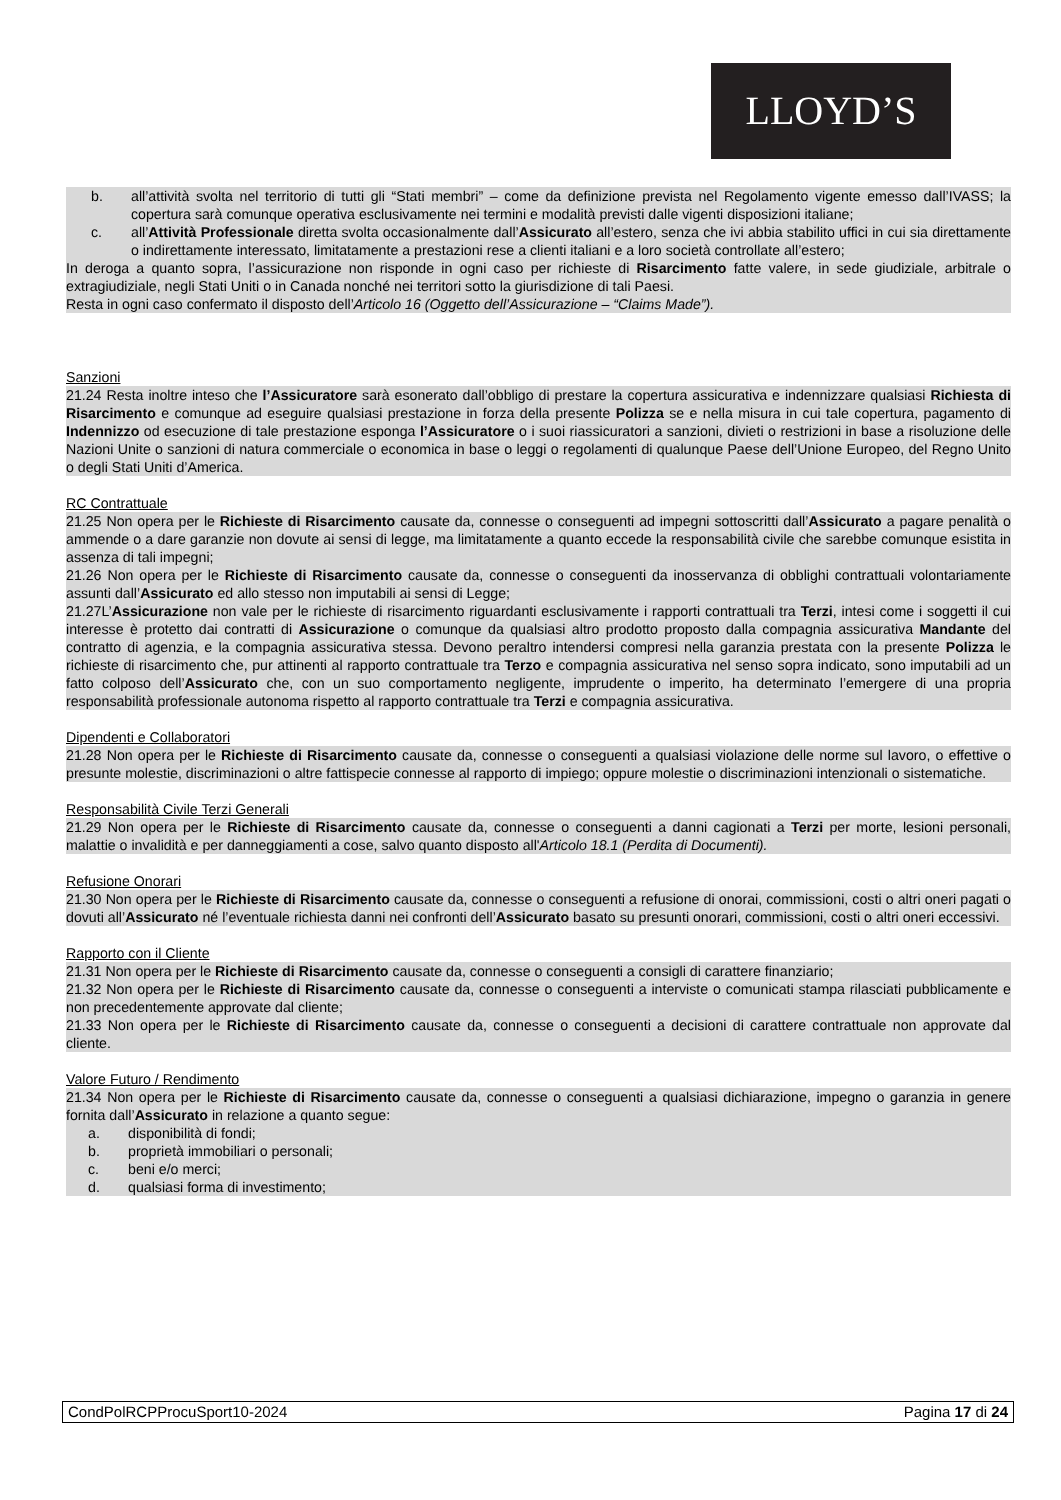LLOYD’S
b. all’attività svolta nel territorio di tutti gli “Stati membri” – come da definizione prevista nel Regolamento vigente emesso dall’IVASS; la copertura sarà comunque operativa esclusivamente nei termini e modalità previsti dalle vigenti disposizioni italiane;
c. all’Attività Professionale diretta svolta occasionalmente dall’Assicurato all’estero, senza che ivi abbia stabilito uffici in cui sia direttamente o indirettamente interessato, limitatamente a prestazioni rese a clienti italiani e a loro società controllate all’estero;
In deroga a quanto sopra, l’assicurazione non risponde in ogni caso per richieste di Risarcimento fatte valere, in sede giudiziale, arbitrale o extragiudiziale, negli Stati Uniti o in Canada nonché nei territori sotto la giurisdizione di tali Paesi.
Resta in ogni caso confermato il disposto dell’Articolo 16 (Oggetto dell’Assicurazione – “Claims Made”).
Sanzioni
21.24 Resta inoltre inteso che l’Assicuratore sarà esonerato dall’obbligo di prestare la copertura assicurativa e indennizzare qualsiasi Richiesta di Risarcimento e comunque ad eseguire qualsiasi prestazione in forza della presente Polizza se e nella misura in cui tale copertura, pagamento di Indennizzo od esecuzione di tale prestazione esponga l’Assicuratore o i suoi riassicuratori a sanzioni, divieti o restrizioni in base a risoluzione delle Nazioni Unite o sanzioni di natura commerciale o economica in base o leggi o regolamenti di qualunque Paese dell’Unione Europeo, del Regno Unito o degli Stati Uniti d’America.
RC Contrattuale
21.25 Non opera per le Richieste di Risarcimento causate da, connesse o conseguenti ad impegni sottoscritti dall’Assicurato a pagare penalità o ammende o a dare garanzie non dovute ai sensi di legge, ma limitatamente a quanto eccede la responsabilità civile che sarebbe comunque esistita in assenza di tali impegni;
21.26 Non opera per le Richieste di Risarcimento causate da, connesse o conseguenti da inosservanza di obblighi contrattuali volontariamente assunti dall’Assicurato ed allo stesso non imputabili ai sensi di Legge;
21.27L’Assicurazione non vale per le richieste di risarcimento riguardanti esclusivamente i rapporti contrattuali tra Terzi, intesi come i soggetti il cui interesse è protetto dai contratti di Assicurazione o comunque da qualsiasi altro prodotto proposto dalla compagnia assicurativa Mandante del contratto di agenzia, e la compagnia assicurativa stessa. Devono peraltro intendersi compresi nella garanzia prestata con la presente Polizza le richieste di risarcimento che, pur attinenti al rapporto contrattuale tra Terzo e compagnia assicurativa nel senso sopra indicato, sono imputabili ad un fatto colposo dell’Assicurato che, con un suo comportamento negligente, imprudente o imperito, ha determinato l’emergere di una propria responsabilità professionale autonoma rispetto al rapporto contrattuale tra Terzi e compagnia assicurativa.
Dipendenti e Collaboratori
21.28 Non opera per le Richieste di Risarcimento causate da, connesse o conseguenti a qualsiasi violazione delle norme sul lavoro, o effettive o presunte molestie, discriminazioni o altre fattispecie connesse al rapporto di impiego; oppure molestie o discriminazioni intenzionali o sistematiche.
Responsabilità Civile Terzi Generali
21.29 Non opera per le Richieste di Risarcimento causate da, connesse o conseguenti a danni cagionati a Terzi per morte, lesioni personali, malattie o invalidità e per danneggiamenti a cose, salvo quanto disposto all'Articolo 18.1 (Perdita di Documenti).
Refusione Onorari
21.30 Non opera per le Richieste di Risarcimento causate da, connesse o conseguenti a refusione di onorai, commissioni, costi o altri oneri pagati o dovuti all’Assicurato né l’eventuale richiesta danni nei confronti dell’Assicurato basato su presunti onorari, commissioni, costi o altri oneri eccessivi.
Rapporto con il Cliente
21.31 Non opera per le Richieste di Risarcimento causate da, connesse o conseguenti a consigli di carattere finanziario;
21.32 Non opera per le Richieste di Risarcimento causate da, connesse o conseguenti a interviste o comunicati stampa rilasciati pubblicamente e non precedentemente approvate dal cliente;
21.33 Non opera per le Richieste di Risarcimento causate da, connesse o conseguenti a decisioni di carattere contrattuale non approvate dal cliente.
Valore Futuro / Rendimento
21.34 Non opera per le Richieste di Risarcimento causate da, connesse o conseguenti a qualsiasi dichiarazione, impegno o garanzia in genere fornita dall’Assicurato in relazione a quanto segue:
a. disponibilità di fondi;
b. proprietà immobiliari o personali;
c. beni e/o merci;
d. qualsiasi forma di investimento;
CondPolRCPProcuSport10-2024 Pagina 17 di 24